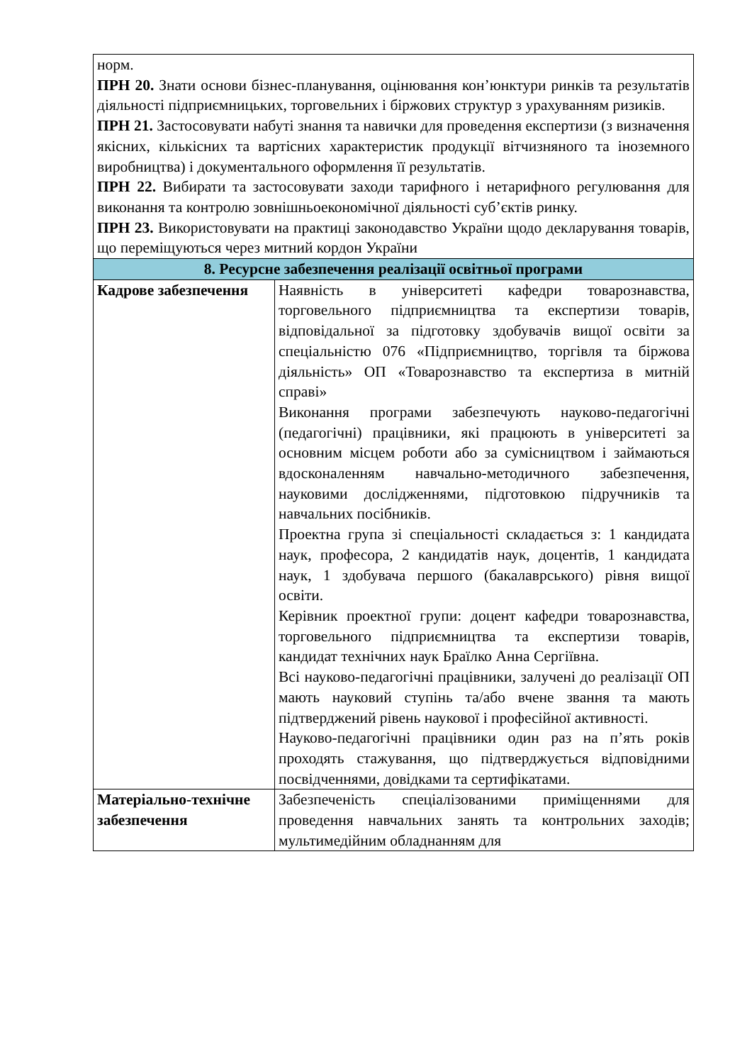| норм. ПРН 20. Знати основи бізнес-планування, оцінювання кон’юнктури ринків та результатів діяльності підприємницьких, торговельних і біржових структур з урахуванням ризиків. ПРН 21. Застосовувати набуті знання та навички для проведення експертизи (з визначення якісних, кількісних та вартісних характеристик продукції вітчизняного та іноземного виробництва) і документального оформлення її результатів. ПРН 22. Вибирати та застосовувати заходи тарифного і нетарифного регулювання для виконання та контролю зовнішньоекономічної діяльності суб’єктів ринку. ПРН 23. Використовувати на практиці законодавство України щодо декларування товарів, що переміщуються через митний кордон України | |
| 8. Ресурсне забезпечення реалізації освітньої програми | |
| Кадрове забезпечення | Наявність в університеті кафедри товарознавства, торговельного підприємництва та експертизи товарів, відповідальної за підготовку здобувачів вищої освіти за спеціальністю 076 «Підприємництво, торгівля та біржова діяльність» ОП «Товарознавство та експертиза в митній справі» Виконання програми забезпечують науково-педагогічні (педагогічні) працівники, які працюють в університеті за основним місцем роботи або за сумісництвом і займаються вдосконаленням навчально-методичного забезпечення, науковими дослідженнями, підготовкою підручників та навчальних посібників. Проектна група зі спеціальності складається з: 1 кандидата наук, професора, 2 кандидатів наук, доцентів, 1 кандидата наук, 1 здобувача першого (бакалаврського) рівня вищої освіти. Керівник проектної групи: доцент кафедри товарознавства, торговельного підприємництва та експертизи товарів, кандидат технічних наук Браїлко Анна Сергіївна. Всі науково-педагогічні працівники, залучені до реалізації ОП мають науковий ступінь та/або вчене звання та мають підтверджений рівень наукової і професійної активності. Науково-педагогічні працівники один раз на п’ять років проходять стажування, що підтверджується відповідними посвідченнями, довідками та сертифікатами. |
| Матеріально-технічне забезпечення | Забезпеченість спеціалізованими приміщеннями для проведення навчальних занять та контрольних заходів; мультимедійним обладнанням для |